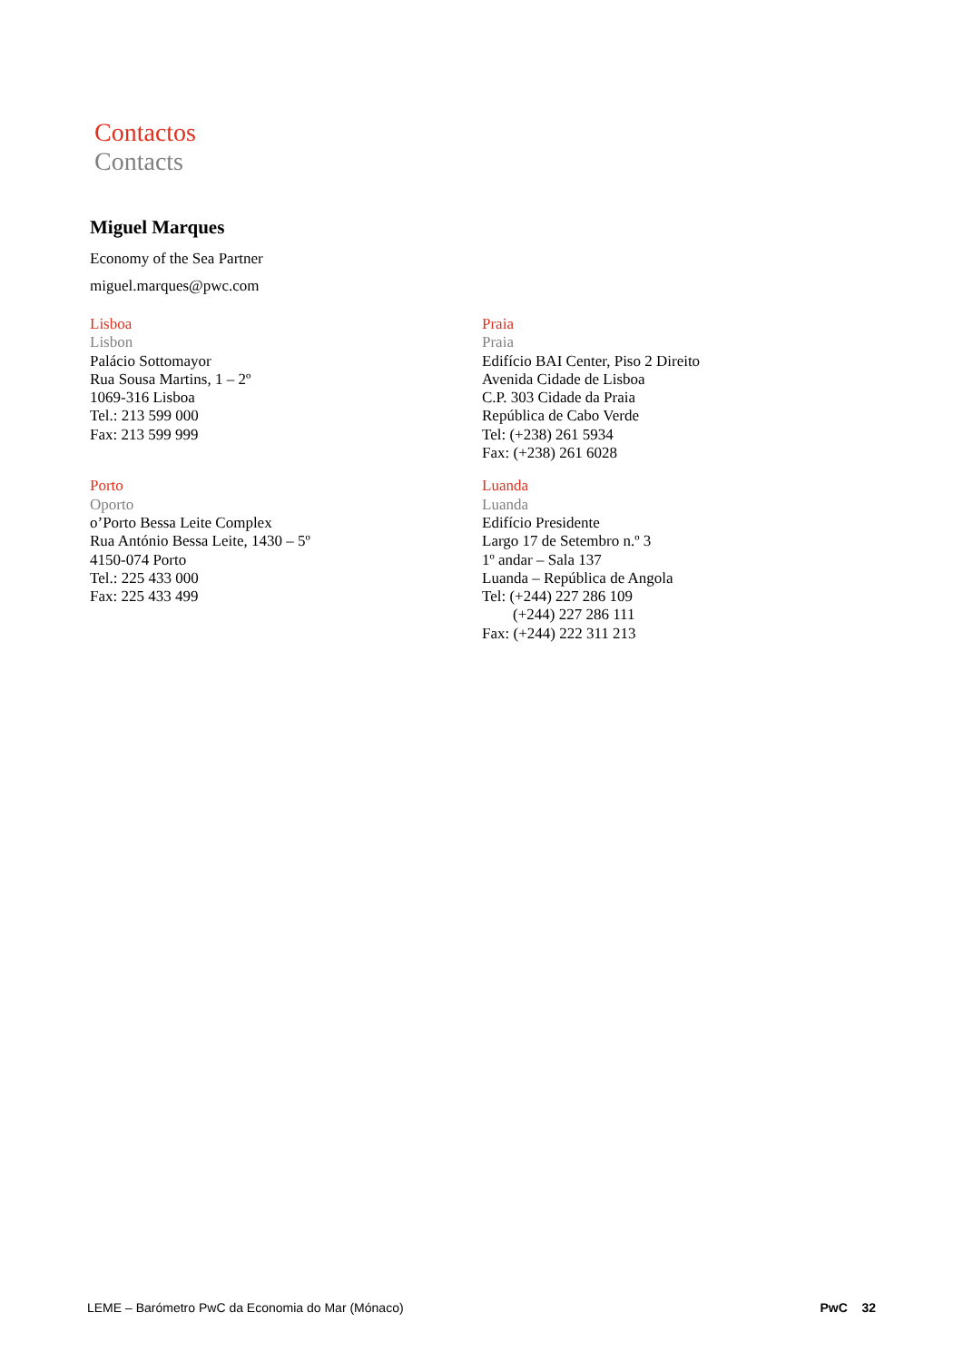Contactos
Contacts
Miguel Marques
Economy of the Sea Partner
miguel.marques@pwc.com
Lisboa
Lisbon
Palácio Sottomayor
Rua Sousa Martins, 1 – 2º
1069-316 Lisboa
Tel.: 213 599 000
Fax: 213 599 999
Praia
Praia
Edifício BAI Center, Piso 2 Direito
Avenida Cidade de Lisboa
C.P. 303 Cidade da Praia
República de Cabo Verde
Tel: (+238) 261 5934
Fax: (+238) 261 6028
Porto
Oporto
o’Porto Bessa Leite Complex
Rua António Bessa Leite, 1430 – 5º
4150-074 Porto
Tel.: 225 433 000
Fax: 225 433 499
Luanda
Luanda
Edifício Presidente
Largo 17 de Setembro n.º 3
1º andar – Sala 137
Luanda – República de Angola
Tel: (+244) 227 286 109
(+244) 227 286 111
Fax: (+244) 222 311 213
LEME – Barómetro PwC da Economia do Mar (Mónaco) PwC 32